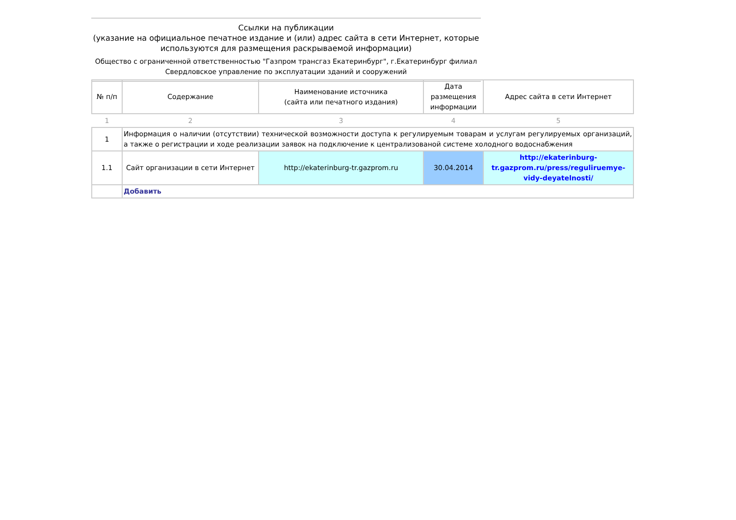Ссылки на публикации
(указание на официальное печатное издание и (или) адрес сайта в сети Интернет, которые используются для размещения раскрываемой информации)
Общество с ограниченной ответственностью "Газпром трансгаз Екатеринбург", г.Екатеринбург филиал Свердловское управление по эксплуатации зданий и сооружений
| № п/п | Содержание | Наименование источника (сайта или печатного издания) | Дата размещения информации | Адрес сайта в сети Интернет |
| --- | --- | --- | --- | --- |
| 1 | 2 | 3 | 4 | 5 |
| 1 | Информация о наличии (отсутствии) технической возможности доступа к регулируемым товарам и услугам регулируемых организаций, а также о регистрации и ходе реализации заявок на подключение к централизованой системе холодного водоснабжения | | | |
| 1.1 | Сайт организации в сети Интернет | http://ekaterinburg-tr.gazprom.ru | 30.04.2014 | http://ekaterinburg-tr.gazprom.ru/press/reguliruemye-vidy-deyatelnosti/ |
| | Добавить | | | |